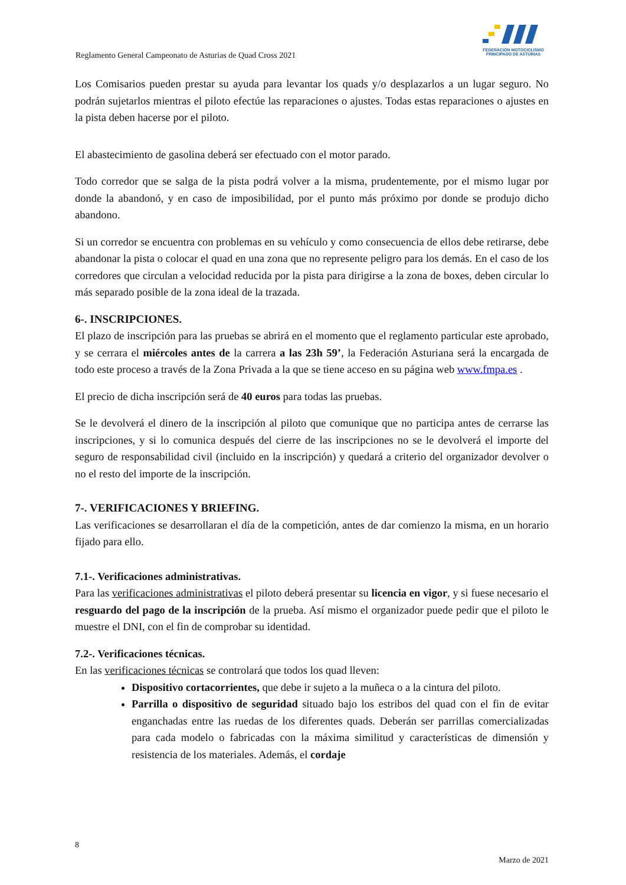FEDERACION MOTOCICLISMO
PRINCIPADO DE ASTURIAS
Reglamento General Campeonato de Asturias de Quad Cross 2021
Los Comisarios pueden prestar su ayuda para levantar los quads y/o desplazarlos a un lugar seguro. No podrán sujetarlos mientras el piloto efectúe las reparaciones o ajustes. Todas estas reparaciones o ajustes en la pista deben hacerse por el piloto.
El abastecimiento de gasolina deberá ser efectuado con el motor parado.
Todo corredor que se salga de la pista podrá volver a la misma, prudentemente, por el mismo lugar por donde la abandonó, y en caso de imposibilidad, por el punto más próximo por donde se produjo dicho abandono.
Si un corredor se encuentra con problemas en su vehículo y como consecuencia de ellos debe retirarse, debe abandonar la pista o colocar el quad en una zona que no represente peligro para los demás. En el caso de los corredores que circulan a velocidad reducida por la pista para dirigirse a la zona de boxes, deben circular lo más separado posible de la zona ideal de la trazada.
6-. INSCRIPCIONES.
El plazo de inscripción para las pruebas se abrirá en el momento que el reglamento particular este aprobado, y se cerrara el miércoles antes de la carrera a las 23h 59’, la Federación Asturiana será la encargada de todo este proceso a través de la Zona Privada a la que se tiene acceso en su página web www.fmpa.es .
El precio de dicha inscripción será de 40 euros para todas las pruebas.
Se le devolverá el dinero de la inscripción al piloto que comunique que no participa antes de cerrarse las inscripciones, y si lo comunica después del cierre de las inscripciones no se le devolverá el importe del seguro de responsabilidad civil (incluido en la inscripción) y quedará a criterio del organizador devolver o no el resto del importe de la inscripción.
7-. VERIFICACIONES Y BRIEFING.
Las verificaciones se desarrollaran el día de la competición, antes de dar comienzo la misma, en un horario fijado para ello.
7.1-. Verificaciones administrativas.
Para las verificaciones administrativas el piloto deberá presentar su licencia en vigor, y si fuese necesario el resguardo del pago de la inscripción de la prueba. Así mismo el organizador puede pedir que el piloto le muestre el DNI, con el fin de comprobar su identidad.
7.2-. Verificaciones técnicas.
En las verificaciones técnicas se controlará que todos los quad lleven:
Dispositivo cortacorrientes, que debe ir sujeto a la muñeca o a la cintura del piloto.
Parrilla o dispositivo de seguridad situado bajo los estribos del quad con el fin de evitar enganchadas entre las ruedas de los diferentes quads. Deberán ser parrillas comercializadas para cada modelo o fabricadas con la máxima similitud y características de dimensión y resistencia de los materiales. Además, el cordaje
8
Marzo de 2021